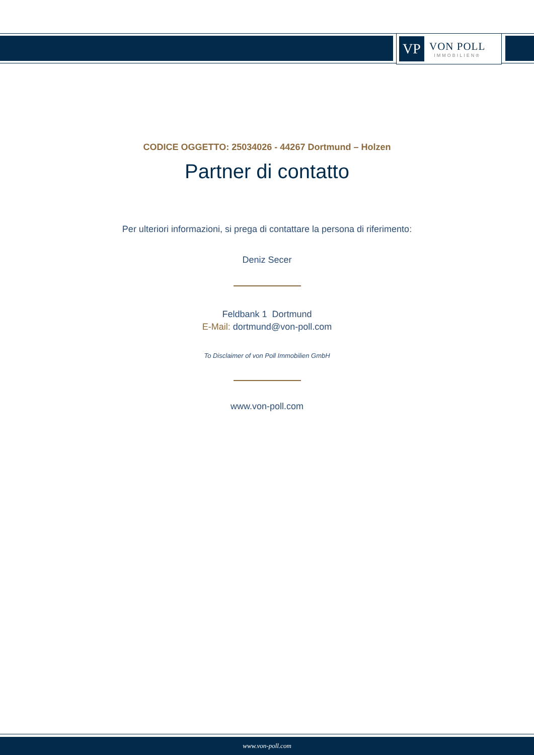VP
VON POLL
IMMOBILIEN®
CODICE OGGETTO: 25034026 - 44267 Dortmund – Holzen
Partner di contatto
Per ulteriori informazioni, si prega di contattare la persona di riferimento:
Deniz Secer
Feldbank 1 Dortmund
E-Mail: dortmund@von-poll.com
To Disclaimer of von Poll Immobilien GmbH
www.von-poll.com
www.von-poll.com